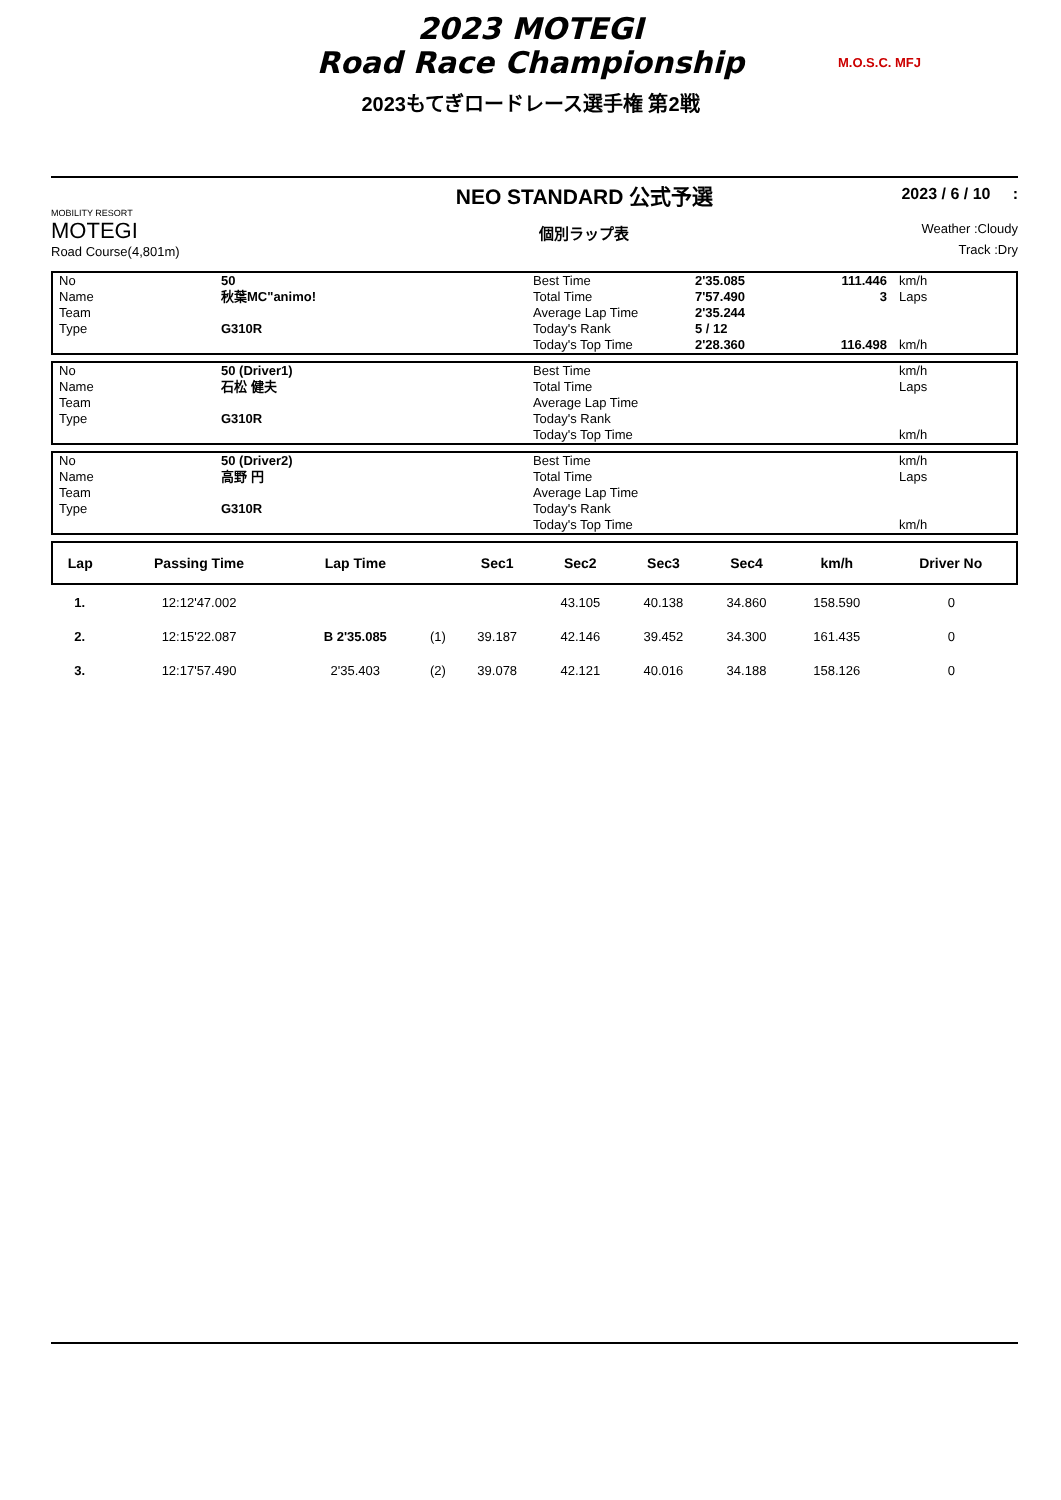2023 MOTEGI
Road Race Championship
M.O.S.C. MFJ
2023もてぎロードレース選手権 第2戦
MOBILITY RESORT
MOTEGI
Road Course(4,801m)
NEO STANDARD 公式予選
個別ラップ表
2023 / 6 / 10 :
Weather :Cloudy
Track :Dry
| No | 50 | Best Time | 2'35.085 | 111.446 | km/h |
| Name | 秋葉MC"animo! | Total Time | 7'57.490 | 3 | Laps |
| Team | | Average Lap Time | 2'35.244 | | |
| Type | G310R | Today's Rank | 5 / 12 | | |
| | | Today's Top Time | 2'28.360 | 116.498 | km/h |
| No | 50 (Driver1) | Best Time | | | km/h |
| Name | 石松 健夫 | Total Time | | | Laps |
| Team | | Average Lap Time | | | |
| Type | G310R | Today's Rank | | | |
| | | Today's Top Time | | | km/h |
| No | 50 (Driver2) | Best Time | | | km/h |
| Name | 高野 円 | Total Time | | | Laps |
| Team | | Average Lap Time | | | |
| Type | G310R | Today's Rank | | | |
| | | Today's Top Time | | | km/h |
| Lap | Passing Time | Lap Time | | Sec1 | Sec2 | Sec3 | Sec4 | km/h | Driver No |
| --- | --- | --- | --- | --- | --- | --- | --- | --- | --- |
| 1. | 12:12'47.002 | | | | 43.105 | 40.138 | 34.860 | 158.590 | 0 |
| 2. | 12:15'22.087 | B 2'35.085 | (1) | 39.187 | 42.146 | 39.452 | 34.300 | 161.435 | 0 |
| 3. | 12:17'57.490 | 2'35.403 | (2) | 39.078 | 42.121 | 40.016 | 34.188 | 158.126 | 0 |